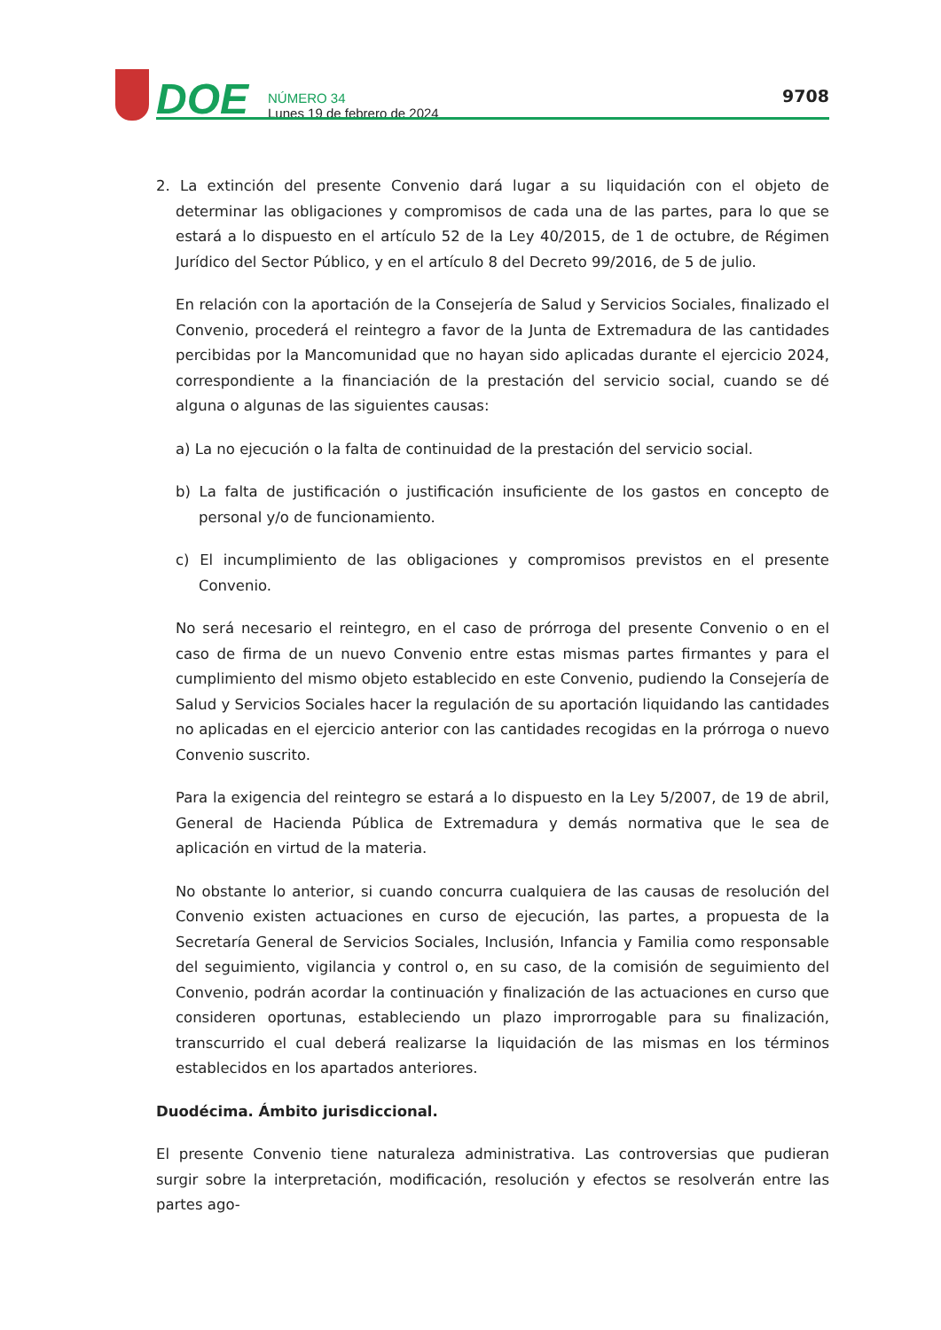DOE
NÚMERO 34
Lunes 19 de febrero de 2024
9708
2. La extinción del presente Convenio dará lugar a su liquidación con el objeto de determinar las obligaciones y compromisos de cada una de las partes, para lo que se estará a lo dispuesto en el artículo 52 de la Ley 40/2015, de 1 de octubre, de Régimen Jurídico del Sector Público, y en el artículo 8 del Decreto 99/2016, de 5 de julio.
En relación con la aportación de la Consejería de Salud y Servicios Sociales, finalizado el Convenio, procederá el reintegro a favor de la Junta de Extremadura de las cantidades percibidas por la Mancomunidad que no hayan sido aplicadas durante el ejercicio 2024, correspondiente a la financiación de la prestación del servicio social, cuando se dé alguna o algunas de las siguientes causas:
a) La no ejecución o la falta de continuidad de la prestación del servicio social.
b) La falta de justificación o justificación insuficiente de los gastos en concepto de personal y/o de funcionamiento.
c) El incumplimiento de las obligaciones y compromisos previstos en el presente Convenio.
No será necesario el reintegro, en el caso de prórroga del presente Convenio o en el caso de firma de un nuevo Convenio entre estas mismas partes firmantes y para el cumplimiento del mismo objeto establecido en este Convenio, pudiendo la Consejería de Salud y Servicios Sociales hacer la regulación de su aportación liquidando las cantidades no aplicadas en el ejercicio anterior con las cantidades recogidas en la prórroga o nuevo Convenio suscrito.
Para la exigencia del reintegro se estará a lo dispuesto en la Ley 5/2007, de 19 de abril, General de Hacienda Pública de Extremadura y demás normativa que le sea de aplicación en virtud de la materia.
No obstante lo anterior, si cuando concurra cualquiera de las causas de resolución del Convenio existen actuaciones en curso de ejecución, las partes, a propuesta de la Secretaría General de Servicios Sociales, Inclusión, Infancia y Familia como responsable del seguimiento, vigilancia y control o, en su caso, de la comisión de seguimiento del Convenio, podrán acordar la continuación y finalización de las actuaciones en curso que consideren oportunas, estableciendo un plazo improrrogable para su finalización, transcurrido el cual deberá realizarse la liquidación de las mismas en los términos establecidos en los apartados anteriores.
Duodécima. Ámbito jurisdiccional.
El presente Convenio tiene naturaleza administrativa. Las controversias que pudieran surgir sobre la interpretación, modificación, resolución y efectos se resolverán entre las partes ago-